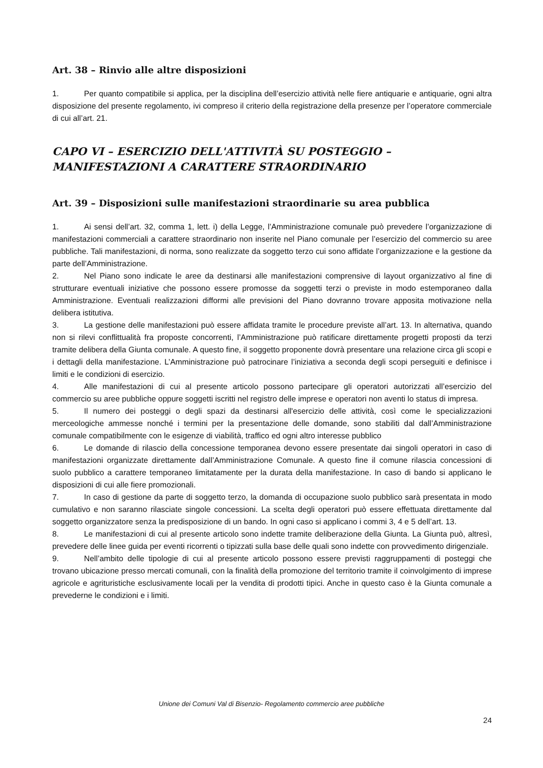Art. 38 – Rinvio alle altre disposizioni
1. Per quanto compatibile si applica, per la disciplina dell’esercizio attività nelle fiere antiquarie e antiquarie, ogni altra disposizione del presente regolamento, ivi compreso il criterio della registrazione della presenze per l’operatore commerciale di cui all’art. 21.
CAPO VI – ESERCIZIO DELL'ATTIVITÀ SU POSTEGGIO – MANIFESTAZIONI A CARATTERE STRAORDINARIO
Art. 39 – Disposizioni sulle manifestazioni straordinarie su area pubblica
1. Ai sensi dell’art. 32, comma 1, lett. i) della Legge, l’Amministrazione comunale può prevedere l’organizzazione di manifestazioni commerciali a carattere straordinario non inserite nel Piano comunale per l’esercizio del commercio su aree pubbliche. Tali manifestazioni, di norma, sono realizzate da soggetto terzo cui sono affidate l’organizzazione e la gestione da parte dell’Amministrazione.
2. Nel Piano sono indicate le aree da destinarsi alle manifestazioni comprensive di layout organizzativo al fine di strutturare eventuali iniziative che possono essere promosse da soggetti terzi o previste in modo estemporaneo dalla Amministrazione. Eventuali realizzazioni difformi alle previsioni del Piano dovranno trovare apposita motivazione nella delibera istitutiva.
3. La gestione delle manifestazioni può essere affidata tramite le procedure previste all’art. 13. In alternativa, quando non si rilevi conflittualità fra proposte concorrenti, l’Amministrazione può ratificare direttamente progetti proposti da terzi tramite delibera della Giunta comunale. A questo fine, il soggetto proponente dovrà presentare una relazione circa gli scopi e i dettagli della manifestazione. L’Amministrazione può patrocinare l’iniziativa a seconda degli scopi perseguiti e definisce i limiti e le condizioni di esercizio.
4. Alle manifestazioni di cui al presente articolo possono partecipare gli operatori autorizzati all’esercizio del commercio su aree pubbliche oppure soggetti iscritti nel registro delle imprese e operatori non aventi lo status di impresa.
5. Il numero dei posteggi o degli spazi da destinarsi all'esercizio delle attività, così come le specializzazioni merceologiche ammesse nonché i termini per la presentazione delle domande, sono stabiliti dal dall’Amministrazione comunale compatibilmente con le esigenze di viabilità, traffico ed ogni altro interesse pubblico
6. Le domande di rilascio della concessione temporanea devono essere presentate dai singoli operatori in caso di manifestazioni organizzate direttamente dall’Amministrazione Comunale. A questo fine il comune rilascia concessioni di suolo pubblico a carattere temporaneo limitatamente per la durata della manifestazione. In caso di bando si applicano le disposizioni di cui alle fiere promozionali.
7. In caso di gestione da parte di soggetto terzo, la domanda di occupazione suolo pubblico sarà presentata in modo cumulativo e non saranno rilasciate singole concessioni. La scelta degli operatori può essere effettuata direttamente dal soggetto organizzatore senza la predisposizione di un bando. In ogni caso si applicano i commi 3, 4 e 5 dell’art. 13.
8. Le manifestazioni di cui al presente articolo sono indette tramite deliberazione della Giunta. La Giunta può, altresì, prevedere delle linee guida per eventi ricorrenti o tipizzati sulla base delle quali sono indette con provvedimento dirigenziale.
9. Nell’ambito delle tipologie di cui al presente articolo possono essere previsti raggruppamenti di posteggi che trovano ubicazione presso mercati comunali, con la finalità della promozione del territorio tramite il coinvolgimento di imprese agricole e agrituristiche esclusivamente locali per la vendita di prodotti tipici. Anche in questo caso è la Giunta comunale a prevederne le condizioni e i limiti.
Unione dei Comuni Val di Bisenzio- Regolamento commercio aree pubbliche
24